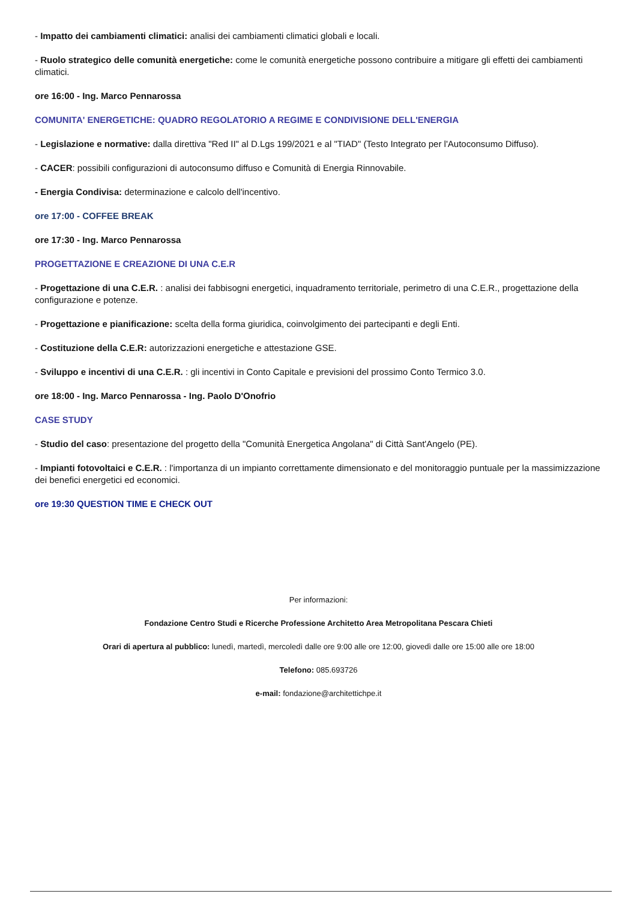- Impatto dei cambiamenti climatici: analisi dei cambiamenti climatici globali e locali.
- Ruolo strategico delle comunità energetiche: come le comunità energetiche possono contribuire a mitigare gli effetti dei cambiamenti climatici.
ore 16:00 - Ing. Marco Pennarossa
COMUNITA' ENERGETICHE: QUADRO REGOLATORIO A REGIME E CONDIVISIONE DELL'ENERGIA
- Legislazione e normative: dalla direttiva "Red II" al D.Lgs 199/2021 e al "TIAD" (Testo Integrato per l'Autoconsumo Diffuso).
- CACER: possibili configurazioni di autoconsumo diffuso e Comunità di Energia Rinnovabile.
- Energia Condivisa: determinazione e calcolo dell'incentivo.
ore 17:00 - COFFEE BREAK
ore 17:30 - Ing. Marco Pennarossa
PROGETTAZIONE E CREAZIONE DI UNA C.E.R
- Progettazione di una C.E.R. : analisi dei fabbisogni energetici, inquadramento territoriale, perimetro di una C.E.R., progettazione della configurazione e potenze.
- Progettazione e pianificazione: scelta della forma giuridica, coinvolgimento dei partecipanti e degli Enti.
- Costituzione della C.E.R: autorizzazioni energetiche e attestazione GSE.
- Sviluppo e incentivi di una C.E.R. : gli incentivi in Conto Capitale e previsioni del prossimo Conto Termico 3.0.
ore 18:00 - Ing. Marco Pennarossa - Ing. Paolo D'Onofrio
CASE STUDY
- Studio del caso: presentazione del progetto della "Comunità Energetica Angolana" di Città Sant'Angelo (PE).
- Impianti fotovoltaici e C.E.R. : l'importanza di un impianto correttamente dimensionato e del monitoraggio puntuale per la massimizzazione dei benefici energetici ed economici.
ore 19:30 QUESTION TIME E CHECK OUT
Per informazioni:
Fondazione Centro Studi e Ricerche Professione Architetto Area Metropolitana Pescara Chieti
Orari di apertura al pubblico: lunedì, martedì, mercoledì dalle ore 9:00 alle ore 12:00, giovedì dalle ore 15:00 alle ore 18:00
Telefono: 085.693726
e-mail: fondazione@architettichpe.it